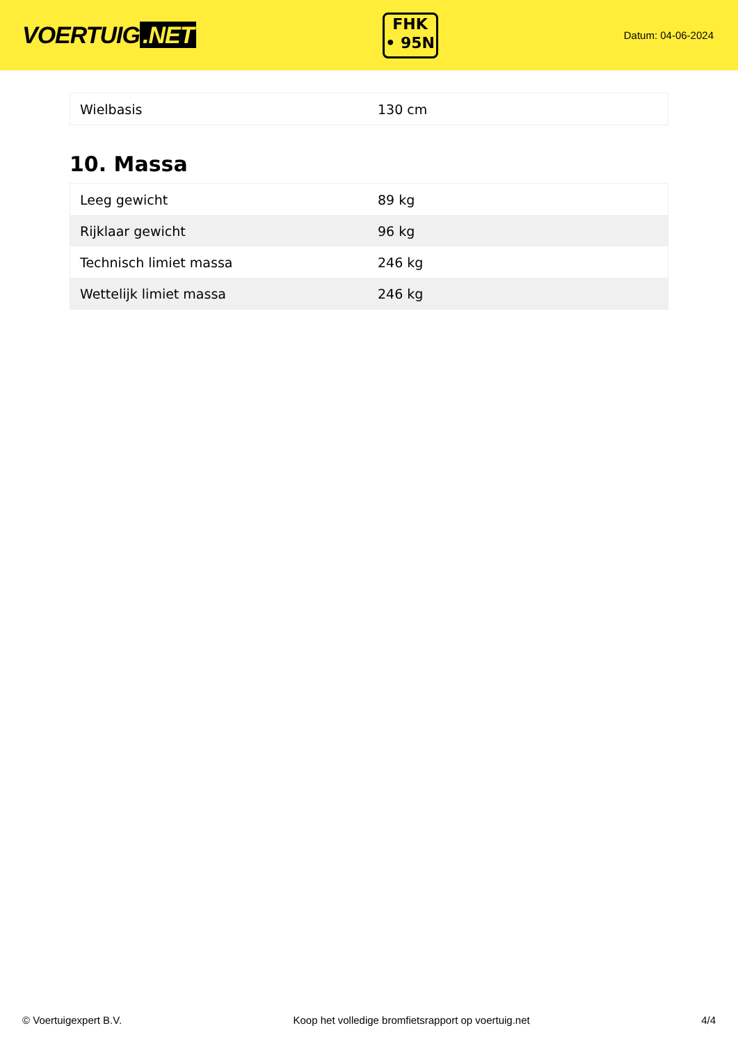VOERTUIG.NET
FHK
• 95N
Datum: 04-06-2024
| Wielbasis | 130 cm |
10. Massa
| Leeg gewicht | 89 kg |
| Rijklaar gewicht | 96 kg |
| Technisch limiet massa | 246 kg |
| Wettelijk limiet massa | 246 kg |
© Voertuigexpert B.V. Koop het volledige bromfietsrapport op voertuig.net 4/4